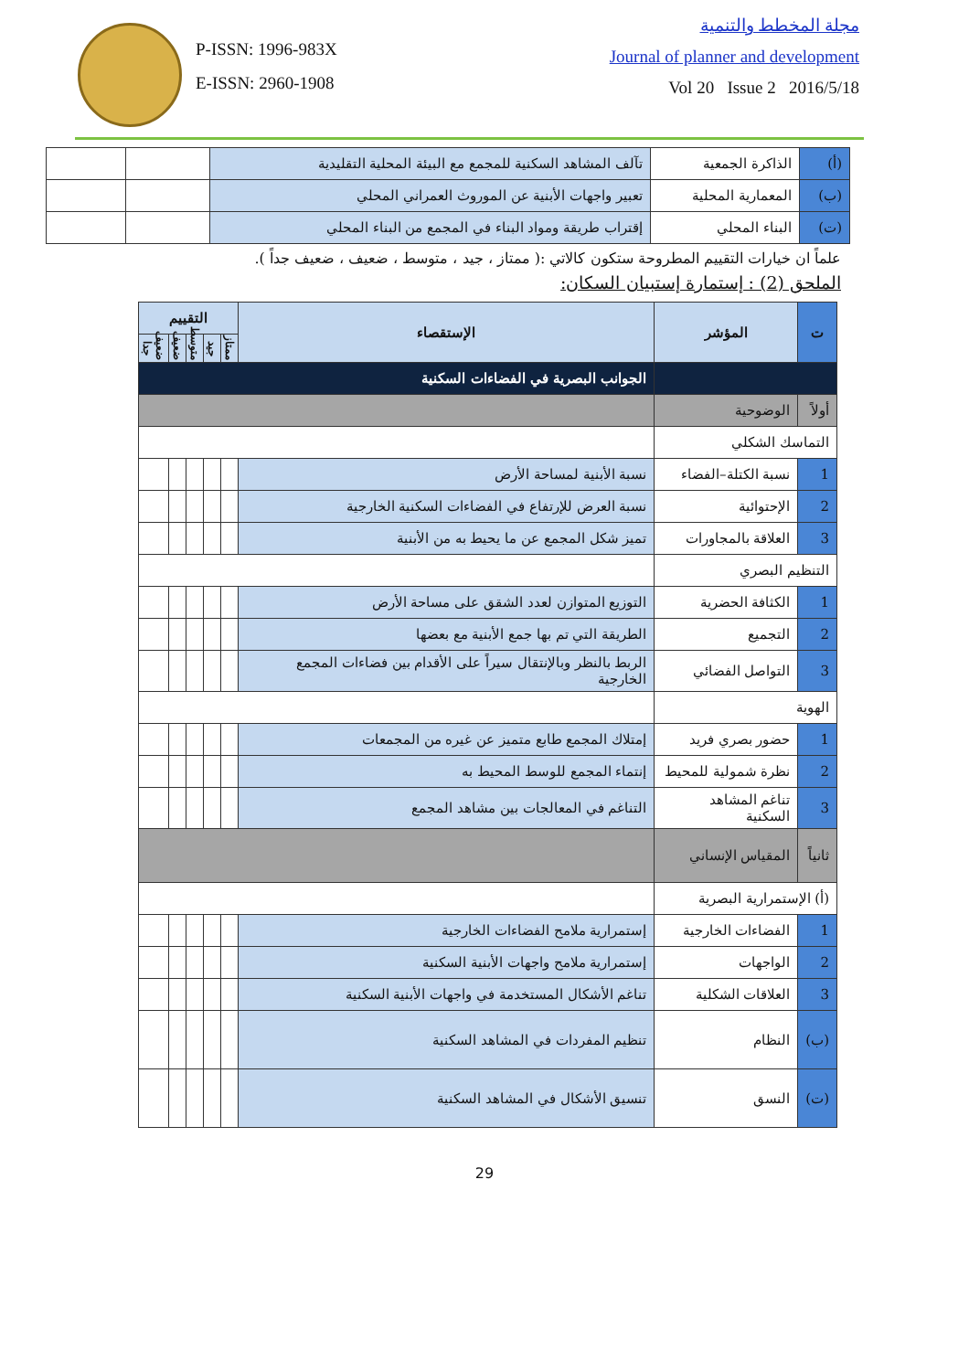P-ISSN: 1996-983X
E-ISSN: 2960-1908
مجلة المخطط والتنمية
Journal of planner and development
Vol 20 Issue 2 2016/5/18
| (أ) | الذاكرة الجمعية | تآلف المشاهد السكنية للمجمع مع البيئة المحلية التقليدية | | |
| (ب) | المعمارية المحلية | تعبير واجهات الأبنية عن الموروث العمراني المحلي | | |
| (ت) | البناء المحلي | إقتراب طريقة ومواد البناء في المجمع من البناء المحلي | | |
علماً ان خيارات التقييم المطروحة ستكون كالاتي :( ممتاز ، جيد ، متوسط ، ضعيف ، ضعيف جداً ).
الملحق (2) : إستمارة إستبيان السكان:
| ت | المؤشر | الإستقصاء | التقييم | | | | |
| --- | --- | --- | --- | --- | --- | --- | --- |
| | | | ممتاز | جيد | متوسط | ضعيف | ضعيف جدا |
| | | الجوانب البصرية في الفضاءات السكنية | | | | | |
| أولاً | الوضوحية | | | | | | |
| التماسك الشكلي | | | | | | | |
| 1 | نسبة الكتلة–الفضاء | نسبة الأبنية لمساحة الأرض | | | | | |
| 2 | الإحتوائية | نسبة العرض للإرتفاع في الفضاءات السكنية الخارجية | | | | | |
| 3 | العلاقة بالمجاورات | تميز شكل المجمع عن ما يحيط به من الأبنية | | | | | |
| التنظيم البصري | | | | | | | |
| 1 | الكثافة الحضرية | التوزيع المتوازن لعدد الشقق على مساحة الأرض | | | | | |
| 2 | التجميع | الطريقة التي تم بها جمع الأبنية مع بعضها | | | | | |
| 3 | التواصل الفضائي | الربط بالنظر وبالإنتقال سيراً على الأقدام بين فضاءات المجمع الخارجية | | | | | |
| الهوية | | | | | | | |
| 1 | حضور بصري فريد | إمتلاك المجمع طابع متميز عن غيره من المجمعات | | | | | |
| 2 | نظرة شمولية للمحيط | إنتماء المجمع للوسط المحيط به | | | | | |
| 3 | تناغم المشاهد السكنية | التناغم في المعالجات بين مشاهد المجمع | | | | | |
| ثانياً | المقياس الإنساني | | | | | | |
| (أ) الإستمرارية البصرية | | | | | | | |
| 1 | الفضاءات الخارجية | إستمرارية ملامح الفضاءات الخارجية | | | | | |
| 2 | الواجهات | إستمرارية ملامح واجهات الأبنية السكنية | | | | | |
| 3 | العلاقات الشكلية | تناغم الأشكال المستخدمة في واجهات الأبنية السكنية | | | | | |
| (ب) | النظام | تنظيم المفردات في المشاهد السكنية | | | | | |
| (ت) | النسق | تنسيق الأشكال في المشاهد السكنية | | | | | |
29